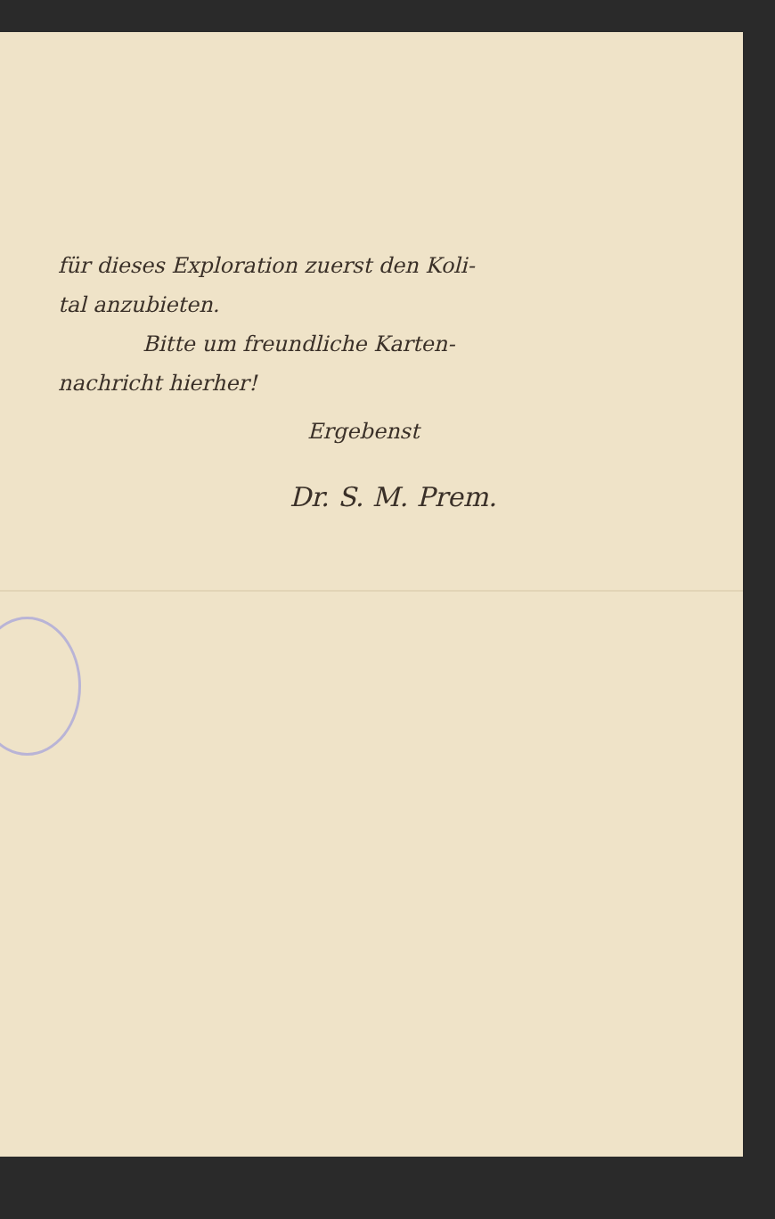für dieses Exploration zuerst den Koli-
tal anzubieten.
Bitte um freundliche Karten-
nachricht hierher!
Ergebenst
Dr. S. M. Prem.